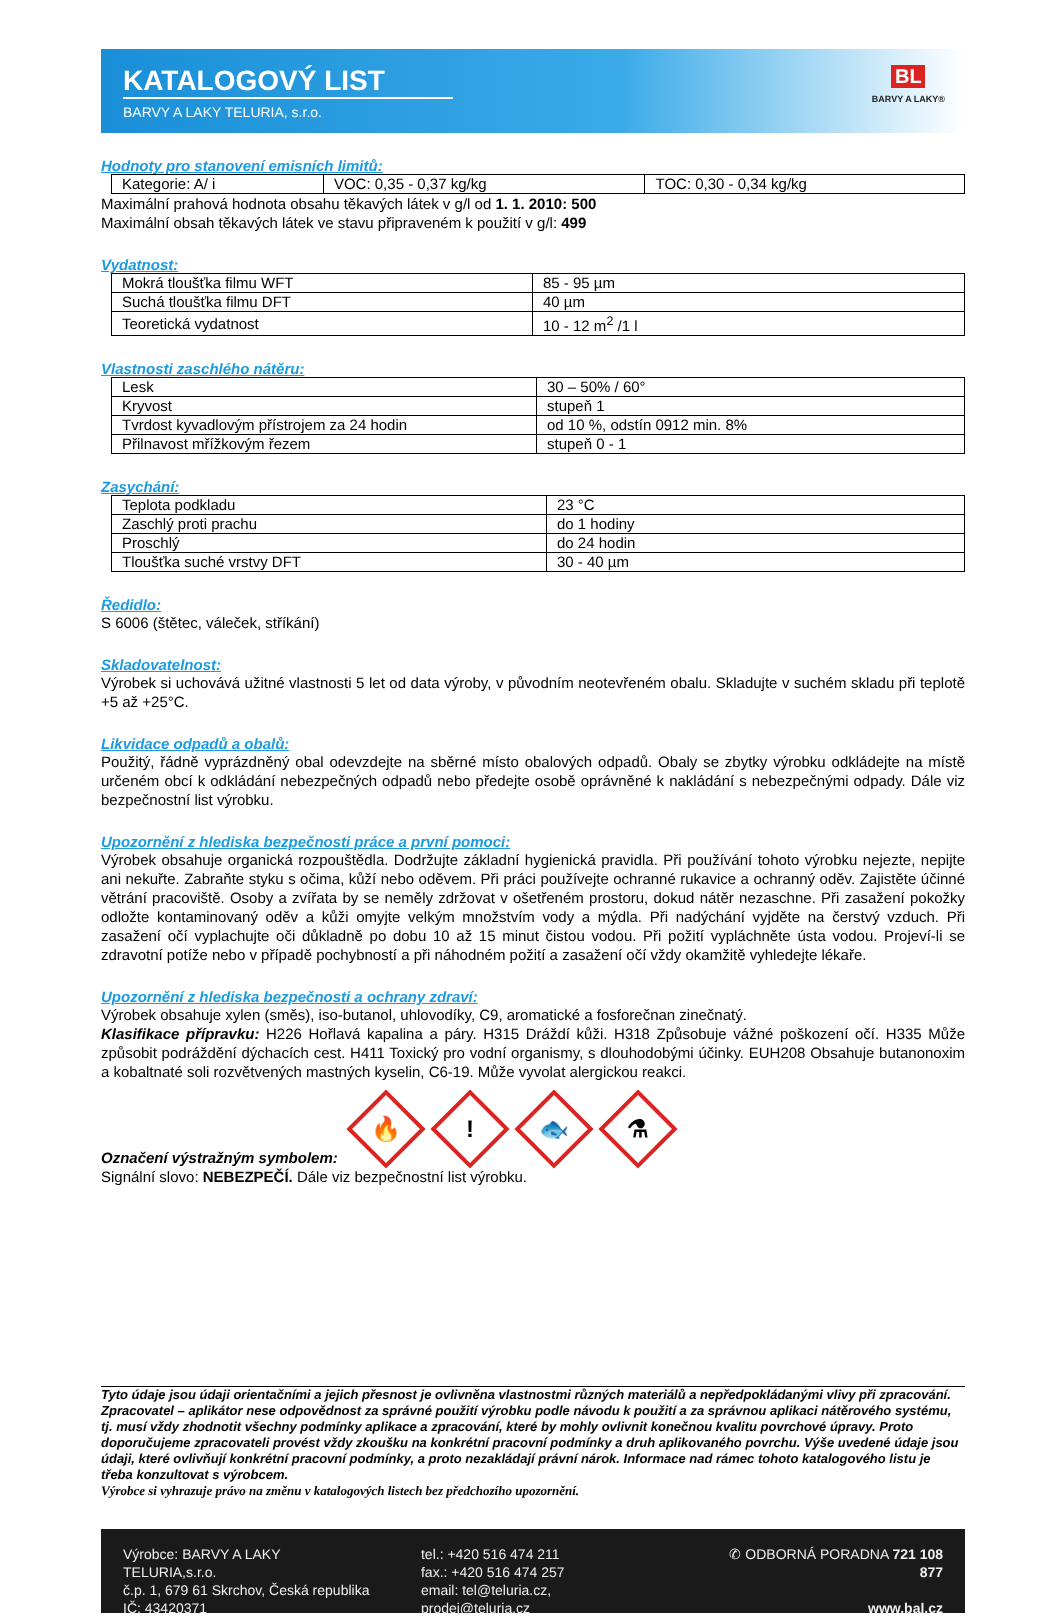KATALOGOVÝ LIST
BARVY A LAKY TELURIA, s.r.o.
BL
BARVY A LAKY®
Hodnoty pro stanovení emisních limitů:
| Kategorie: A/ i | VOC: 0,35 - 0,37 kg/kg | TOC: 0,30 - 0,34 kg/kg |
Maximální prahová hodnota obsahu těkavých látek v g/l od 1. 1. 2010: 500
Maximální obsah těkavých látek ve stavu připraveném k použití v g/l: 499
Vydatnost:
| Mokrá tloušťka filmu WFT | 85 - 95 µm |
| Suchá tloušťka filmu DFT | 40 µm |
| Teoretická vydatnost | 10 - 12 m<sup>2</sup> /1 l |
Vlastnosti zaschlého nátěru:
| Lesk | 30 – 50% / 60° |
| Kryvost | stupeň 1 |
| Tvrdost kyvadlovým přístrojem za 24 hodin | od 10 %, odstín 0912 min. 8% |
| Přilnavost mřížkovým řezem | stupeň 0 - 1 |
Zasychání:
| Teplota podkladu | 23 °C |
| Zaschlý proti prachu | do 1 hodiny |
| Proschlý | do 24 hodin |
| Tloušťka suché vrstvy DFT | 30 - 40 µm |
Ředidlo:
S 6006 (štětec, váleček, stříkání)
Skladovatelnost:
Výrobek si uchovává užitné vlastnosti 5 let od data výroby, v původním neotevřeném obalu. Skladujte v suchém skladu při teplotě +5 až +25°C.
Likvidace odpadů a obalů:
Použitý, řádně vyprázdněný obal odevzdejte na sběrné místo obalových odpadů. Obaly se zbytky výrobku odkládejte na místě určeném obcí k odkládání nebezpečných odpadů nebo předejte osobě oprávněné k nakládání s nebezpečnými odpady. Dále viz bezpečnostní list výrobku.
Upozornění z hlediska bezpečnosti práce a první pomoci:
Výrobek obsahuje organická rozpouštědla. Dodržujte základní hygienická pravidla. Při používání tohoto výrobku nejezte, nepijte ani nekuřte. Zabraňte styku s očima, kůží nebo oděvem. Při práci používejte ochranné rukavice a ochranný oděv. Zajistěte účinné větrání pracoviště. Osoby a zvířata by se neměly zdržovat v ošetřeném prostoru, dokud nátěr nezaschne. Při zasažení pokožky odložte kontaminovaný oděv a kůži omyjte velkým množstvím vody a mýdla. Při nadýchání vyjděte na čerstvý vzduch. Při zasažení očí vyplachujte oči důkladně po dobu 10 až 15 minut čistou vodou. Při požití vypláchněte ústa vodou. Projeví-li se zdravotní potíže nebo v případě pochybností a při náhodném požití a zasažení očí vždy okamžitě vyhledejte lékaře.
Upozornění z hlediska bezpečnosti a ochrany zdraví:
Výrobek obsahuje xylen (směs), iso-butanol, uhlovodíky, C9, aromatické a fosforečnan zinečnatý.
Klasifikace přípravku: H226 Hořlavá kapalina a páry. H315 Dráždí kůži. H318 Způsobuje vážné poškození očí. H335 Může způsobit podráždění dýchacích cest. H411 Toxický pro vodní organismy, s dlouhodobými účinky. EUH208 Obsahuje butanonoxim a kobaltnaté soli rozvětvených mastných kyselin, C6-19. Může vyvolat alergickou reakci.
Označení výstražným symbolem:
🔥! 🐟 ⚗
Signální slovo: NEBEZPEČÍ. Dále viz bezpečnostní list výrobku.
Tyto údaje jsou údaji orientačními a jejich přesnost je ovlivněna vlastnostmi různých materiálů a nepředpokládanými vlivy při zpracování. Zpracovatel – aplikátor nese odpovědnost za správné použití výrobku podle návodu k použití a za správnou aplikaci nátěrového systému, tj. musí vždy zhodnotit všechny podmínky aplikace a zpracování, které by mohly ovlivnit konečnou kvalitu povrchové úpravy. Proto doporučujeme zpracovateli provést vždy zkoušku na konkrétní pracovní podmínky a druh aplikovaného povrchu. Výše uvedené údaje jsou údaji, které ovlivňují konkrétní pracovní podmínky, a proto nezakládají právní nárok. Informace nad rámec tohoto katalogového listu je třeba konzultovat s výrobcem.
Výrobce si vyhrazuje právo na změnu v katalogových listech bez předchozího upozornění.
Výrobce: BARVY A LAKY TELURIA,s.r.o.
č.p. 1, 679 61 Skrchov, Česká republika
IČ: 43420371
tel.: +420 516 474 211
fax.: +420 516 474 257
email: tel@teluria.cz, prodej@teluria.cz
✆ ODBORNÁ PORADNA 721 108 877
www.bal.cz